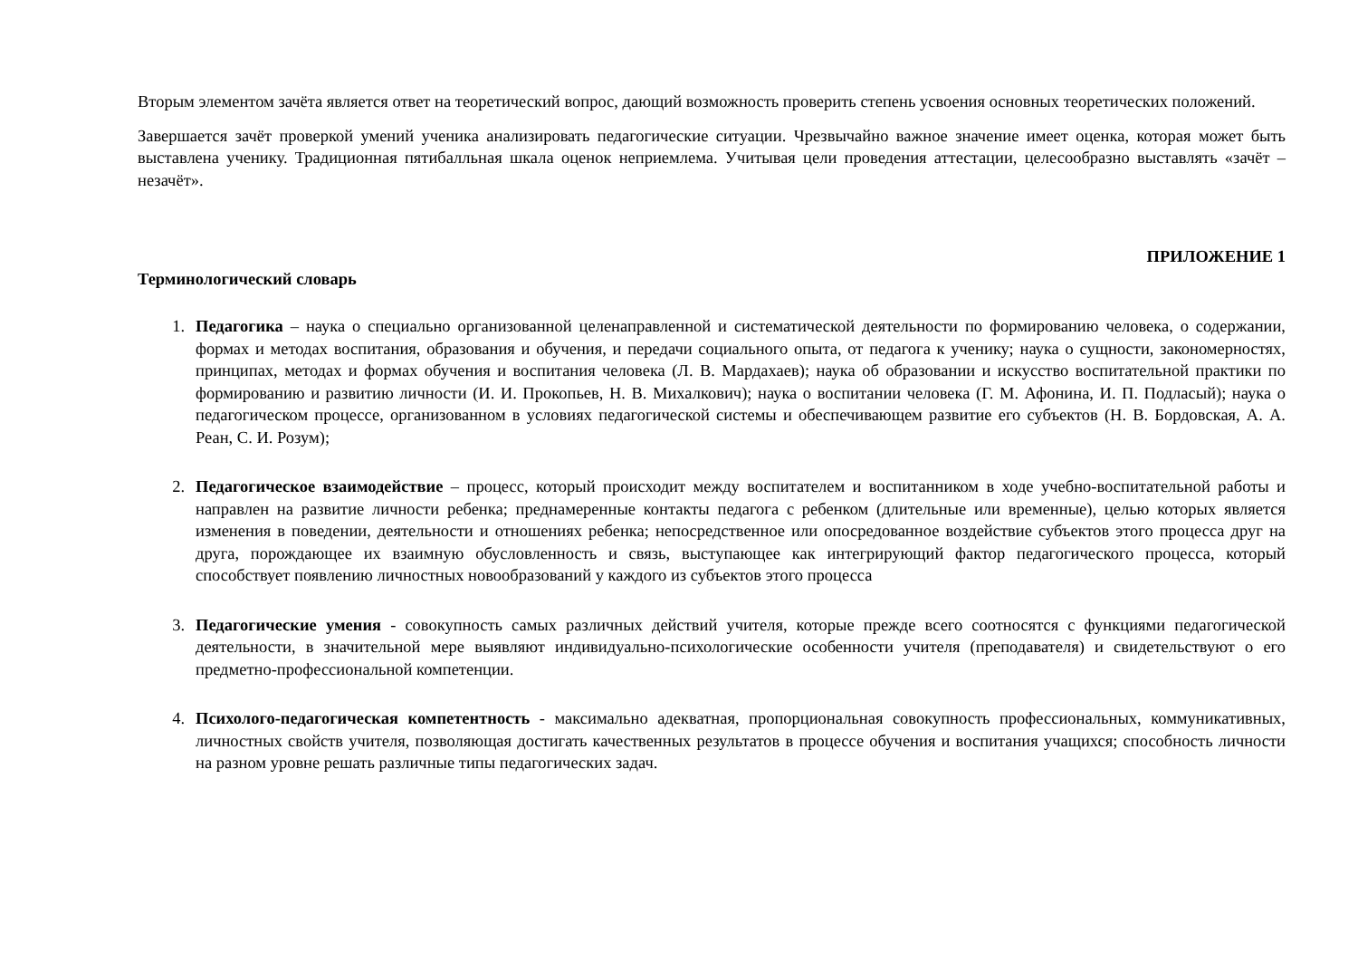Вторым элементом зачёта является ответ на теоретический вопрос, дающий возможность проверить степень усвоения основных теоретических положений.
Завершается зачёт проверкой умений ученика анализировать педагогические ситуации. Чрезвычайно важное значение имеет оценка, которая может быть выставлена ученику. Традиционная пятибалльная шкала оценок неприемлема. Учитывая цели проведения аттестации, целесообразно выставлять «зачёт – незачёт».
ПРИЛОЖЕНИЕ 1
Терминологический словарь
1. Педагогика – наука о специально организованной целенаправленной и систематической деятельности по формированию человека, о содержании, формах и методах воспитания, образования и обучения, и передачи социального опыта, от педагога к ученику; наука о сущности, закономерностях, принципах, методах и формах обучения и воспитания человека (Л. В. Мардахаев); наука об образовании и искусство воспитательной практики по формированию и развитию личности (И. И. Прокопьев, Н. В. Михалкович); наука о воспитании человека (Г. М. Афонина, И. П. Подласый); наука о педагогическом процессе, организованном в условиях педагогической системы и обеспечивающем развитие его субъектов (Н. В. Бордовская, А. А. Реан, С. И. Розум);
2. Педагогическое взаимодействие – процесс, который происходит между воспитателем и воспитанником в ходе учебно-воспитательной работы и направлен на развитие личности ребенка; преднамеренные контакты педагога с ребенком (длительные или временные), целью которых является изменения в поведении, деятельности и отношениях ребенка; непосредственное или опосредованное воздействие субъектов этого процесса друг на друга, порождающее их взаимную обусловленность и связь, выступающее как интегрирующий фактор педагогического процесса, который способствует появлению личностных новообразований у каждого из субъектов этого процесса
3. Педагогические умения - совокупность самых различных действий учителя, которые прежде всего соотносятся с функциями педагогической деятельности, в значительной мере выявляют индивидуально-психологические особенности учителя (преподавателя) и свидетельствуют о его предметно-профессиональной компетенции.
4. Психолого-педагогическая компетентность - максимально адекватная, пропорциональная совокупность профессиональных, коммуникативных, личностных свойств учителя, позволяющая достигать качественных результатов в процессе обучения и воспитания учащихся; способность личности на разном уровне решать различные типы педагогических задач.